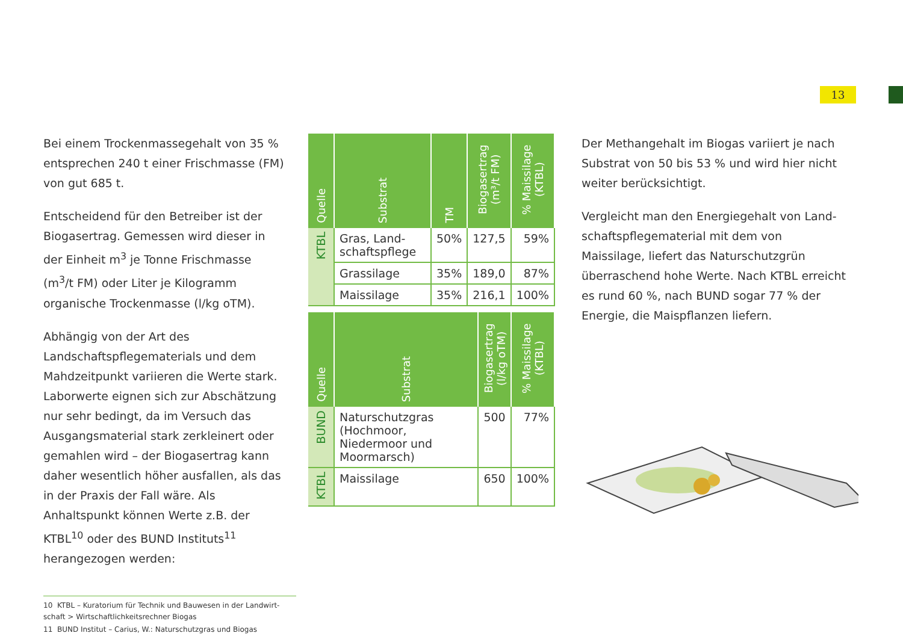13
Bei einem Trockenmassegehalt von 35 % entsprechen 240 t einer Frischmasse (FM) von gut 685 t.
Entscheidend für den Betreiber ist der Biogas­ertrag. Gemessen wird dieser in der Einheit m<sup>3</sup> je Tonne Frischmasse (m<sup>3</sup>/t FM) oder Liter je Kilogramm organische Trockenmasse (l/kg oTM).
Abhängig von der Art des Landschaftspflege­materials und dem Mahdzeitpunkt variieren die Werte stark. Laborwerte eignen sich zur Abschätzung nur sehr bedingt, da im Versuch das Ausgangsmaterial stark zerkleinert oder gemahlen wird – der Biogasertrag kann daher wesentlich höher ausfallen, als das in der Praxis der Fall wäre. Als Anhaltspunkt können Werte z.B. der KTBL<sup>10</sup> oder des BUND Instituts<sup>11</sup> herangezogen werden:
| Quelle | Substrat | TM | Biogasertrag (m³/t FM) | % Mais­silage (KTBL) |
| --- | --- | --- | --- | --- |
| KTBL | Gras, Land­schaftspflege | 50% | 127,5 | 59% |
| | Grassilage | 35% | 189,0 | 87% |
| | Maissilage | 35% | 216,1 | 100% |
| Quelle | Substrat | Biogasertrag (l/kg oTM) | % Mais­silage (KTBL) |
| --- | --- | --- | --- |
| BUND | Naturschutzgras (Hochmoor, Niedermoor und Moormarsch) | 500 | 77% |
| KTBL | Maissilage | 650 | 100% |
Der Methangehalt im Biogas variiert je nach Substrat von 50 bis 53 % und wird hier nicht weiter berücksichtigt.
Vergleicht man den Energiegehalt von Land­schaftspflegematerial mit dem von Maissilage, liefert das Naturschutzgrün überraschend hohe Werte. Nach KTBL erreicht es rund 60 %, nach BUND sogar 77 % der Energie, die Maispflanzen liefern.
10 KTBL – Kuratorium für Technik und Bauwesen in der Landwirt­schaft > Wirtschaftlichkeitsrechner Biogas
11 BUND Institut – Carius, W.: Naturschutzgras und Biogas